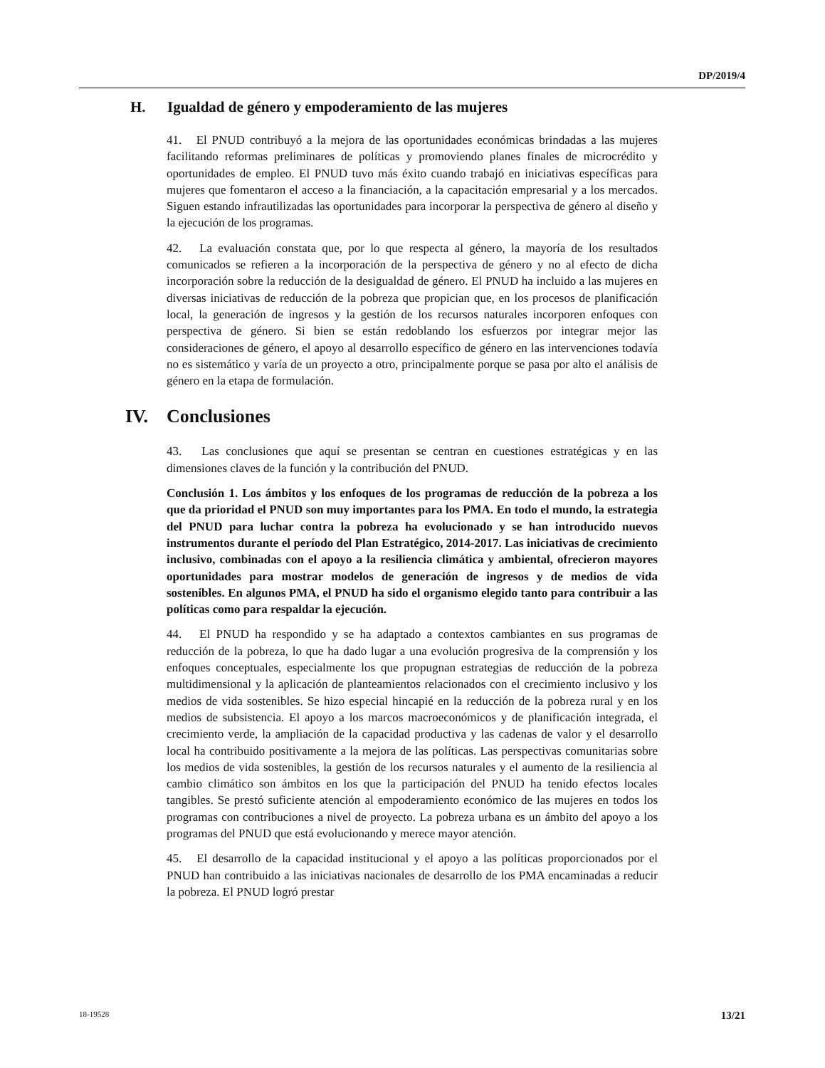DP/2019/4
H. Igualdad de género y empoderamiento de las mujeres
41. El PNUD contribuyó a la mejora de las oportunidades económicas brindadas a las mujeres facilitando reformas preliminares de políticas y promoviendo planes finales de microcrédito y oportunidades de empleo. El PNUD tuvo más éxito cuando trabajó en iniciativas específicas para mujeres que fomentaron el acceso a la financiación, a la capacitación empresarial y a los mercados. Siguen estando infrautilizadas las oportunidades para incorporar la perspectiva de género al diseño y la ejecución de los programas.
42. La evaluación constata que, por lo que respecta al género, la mayoría de los resultados comunicados se refieren a la incorporación de la perspectiva de género y no al efecto de dicha incorporación sobre la reducción de la desigualdad de género. El PNUD ha incluido a las mujeres en diversas iniciativas de reducción de la pobreza que propician que, en los procesos de planificación local, la generación de ingresos y la gestión de los recursos naturales incorporen enfoques con perspectiva de género. Si bien se están redoblando los esfuerzos por integrar mejor las consideraciones de género, el apoyo al desarrollo específico de género en las intervenciones todavía no es sistemático y varía de un proyecto a otro, principalmente porque se pasa por alto el análisis de género en la etapa de formulación.
IV. Conclusiones
43. Las conclusiones que aquí se presentan se centran en cuestiones estratégicas y en las dimensiones claves de la función y la contribución del PNUD.
Conclusión 1. Los ámbitos y los enfoques de los programas de reducción de la pobreza a los que da prioridad el PNUD son muy importantes para los PMA. En todo el mundo, la estrategia del PNUD para luchar contra la pobreza ha evolucionado y se han introducido nuevos instrumentos durante el período del Plan Estratégico, 2014-2017. Las iniciativas de crecimiento inclusivo, combinadas con el apoyo a la resiliencia climática y ambiental, ofrecieron mayores oportunidades para mostrar modelos de generación de ingresos y de medios de vida sostenibles. En algunos PMA, el PNUD ha sido el organismo elegido tanto para contribuir a las políticas como para respaldar la ejecución.
44. El PNUD ha respondido y se ha adaptado a contextos cambiantes en sus programas de reducción de la pobreza, lo que ha dado lugar a una evolución progresiva de la comprensión y los enfoques conceptuales, especialmente los que propugnan estrategias de reducción de la pobreza multidimensional y la aplicación de planteamientos relacionados con el crecimiento inclusivo y los medios de vida sostenibles. Se hizo especial hincapié en la reducción de la pobreza rural y en los medios de subsistencia. El apoyo a los marcos macroeconómicos y de planificación integrada, el crecimiento verde, la ampliación de la capacidad productiva y las cadenas de valor y el desarrollo local ha contribuido positivamente a la mejora de las políticas. Las perspectivas comunitarias sobre los medios de vida sostenibles, la gestión de los recursos naturales y el aumento de la resiliencia al cambio climático son ámbitos en los que la participación del PNUD ha tenido efectos locales tangibles. Se prestó suficiente atención al empoderamiento económico de las mujeres en todos los programas con contribuciones a nivel de proyecto. La pobreza urbana es un ámbito del apoyo a los programas del PNUD que está evolucionando y merece mayor atención.
45. El desarrollo de la capacidad institucional y el apoyo a las políticas proporcionados por el PNUD han contribuido a las iniciativas nacionales de desarrollo de los PMA encaminadas a reducir la pobreza. El PNUD logró prestar
18-19528 13/21